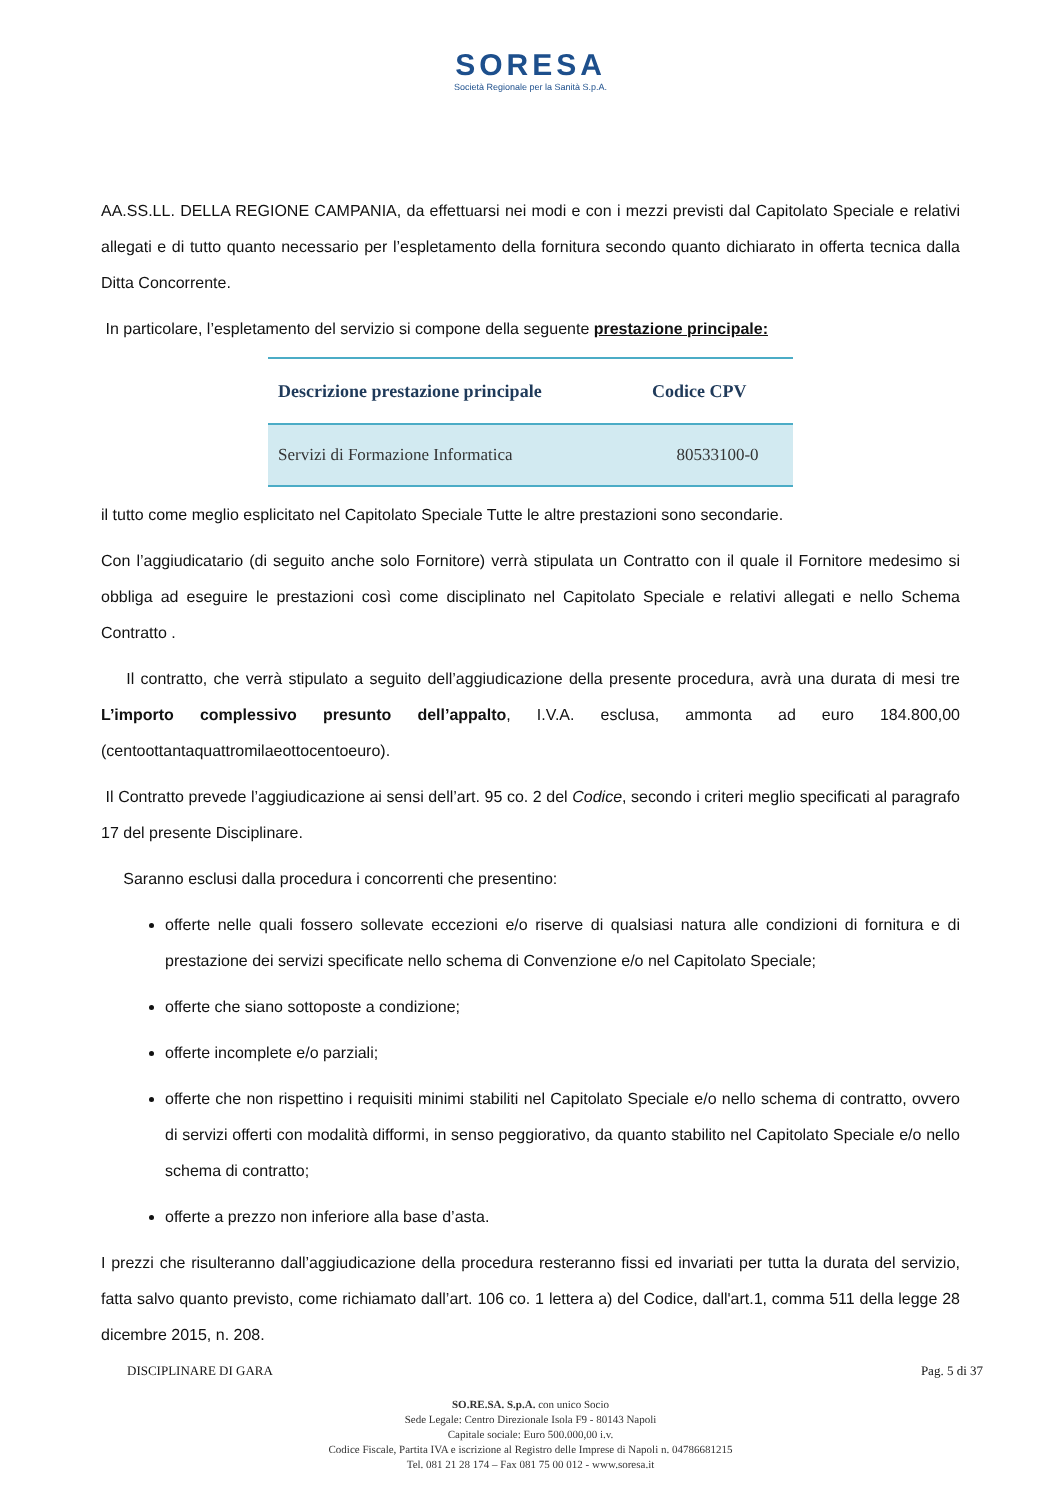SORESA
Società Regionale per la Sanità S.p.A.
AA.SS.LL. DELLA REGIONE CAMPANIA, da effettuarsi nei modi e con i mezzi previsti dal Capitolato Speciale e relativi allegati e di tutto quanto necessario per l’espletamento della fornitura secondo quanto dichiarato in offerta tecnica dalla Ditta Concorrente.
In particolare, l’espletamento del servizio si compone della seguente prestazione principale:
| Descrizione prestazione principale | Codice CPV |
| --- | --- |
| Servizi di Formazione Informatica | 80533100-0 |
il tutto come meglio esplicitato nel Capitolato Speciale Tutte le altre prestazioni sono secondarie.
Con l’aggiudicatario (di seguito anche solo Fornitore) verrà stipulata un Contratto con il quale il Fornitore medesimo si obbliga ad eseguire le prestazioni così come disciplinato nel Capitolato Speciale e relativi allegati e nello Schema Contratto .
Il contratto, che verrà stipulato a seguito dell’aggiudicazione della presente procedura, avrà una durata di mesi tre L’importo complessivo presunto dell’appalto, I.V.A. esclusa, ammonta ad euro 184.800,00 (centoottantaquattromilaeottocentoeuro).
Il Contratto prevede l’aggiudicazione ai sensi dell’art. 95 co. 2 del Codice, secondo i criteri meglio specificati al paragrafo 17 del presente Disciplinare.
Saranno esclusi dalla procedura i concorrenti che presentino:
offerte nelle quali fossero sollevate eccezioni e/o riserve di qualsiasi natura alle condizioni di fornitura e di prestazione dei servizi specificate nello schema di Convenzione e/o nel Capitolato Speciale;
offerte che siano sottoposte a condizione;
offerte incomplete e/o parziali;
offerte che non rispettino i requisiti minimi stabiliti nel Capitolato Speciale e/o nello schema di contratto, ovvero di servizi offerti con modalità difformi, in senso peggiorativo, da quanto stabilito nel Capitolato Speciale e/o nello schema di contratto;
offerte a prezzo non inferiore alla base d’asta.
I prezzi che risulteranno dall’aggiudicazione della procedura resteranno fissi ed invariati per tutta la durata del servizio, fatta salvo quanto previsto, come richiamato dall’art. 106 co. 1 lettera a) del Codice, dall'art.1, comma 511 della legge 28 dicembre 2015, n. 208.
DISCIPLINARE DI GARA Pag. 5 di 37
SO.RE.SA. S.p.A. con unico Socio
Sede Legale: Centro Direzionale Isola F9 - 80143 Napoli
Capitale sociale: Euro 500.000,00 i.v.
Codice Fiscale, Partita IVA e iscrizione al Registro delle Imprese di Napoli n. 04786681215
Tel. 081 21 28 174 – Fax 081 75 00 012 - www.soresa.it